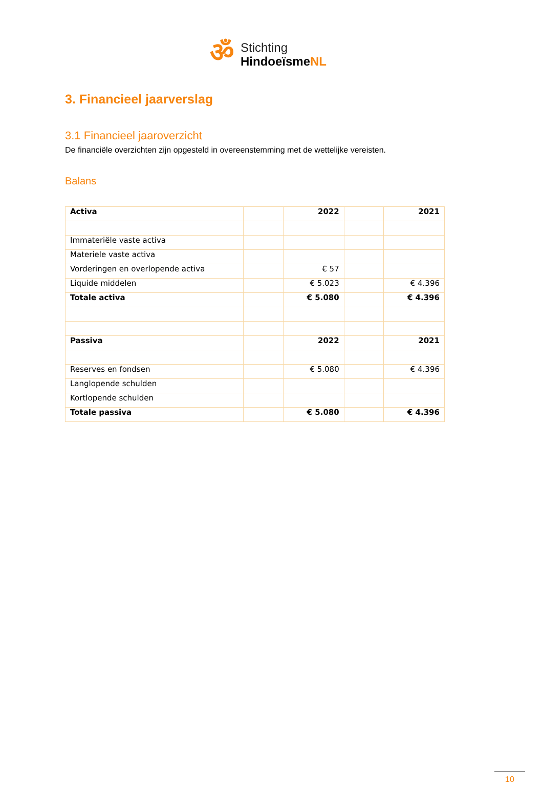ॐ
Stichting
HindoeïsmeNL
3. Financieel jaarverslag
3.1 Financieel jaaroverzicht
De financiële overzichten zijn opgesteld in overeenstemming met de wettelijke vereisten.
Balans
| Activa | | 2022 | | 2021 |
| Immateriële vaste activa | | | | |
| Materiele vaste activa | | | | |
| Vorderingen en overlopende activa | | € 57 | | |
| Liquide middelen | | € 5.023 | | € 4.396 |
| Totale activa | | € 5.080 | | € 4.396 |
| Passiva | | 2022 | | 2021 |
| Reserves en fondsen | | € 5.080 | | € 4.396 |
| Langlopende schulden | | | | |
| Kortlopende schulden | | | | |
| Totale passiva | | € 5.080 | | € 4.396 |
10